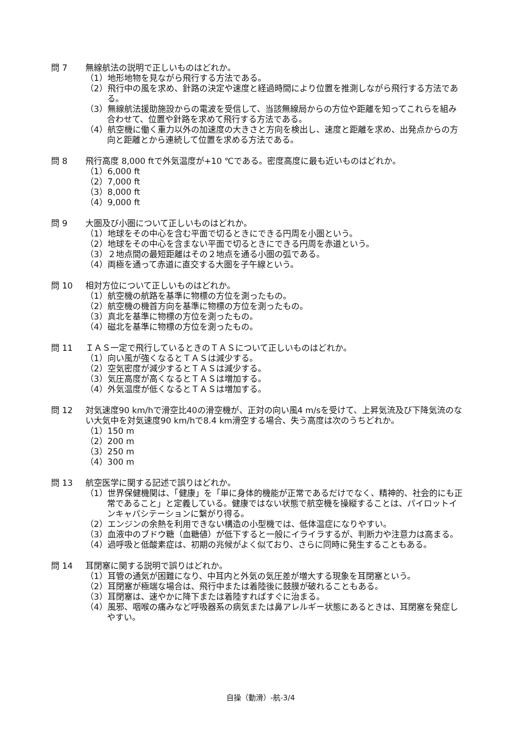問 7 無線航法の説明で正しいものはどれか。
（1）地形地物を見ながら飛行する方法である。
（2）飛行中の風を求め、針路の決定や速度と経過時間により位置を推測しながら飛行する方法である。
（3）無線航法援助施設からの電波を受信して、当該無線局からの方位や距離を知ってこれらを組み合わせて、位置や針路を求めて飛行する方法である。
（4）航空機に働く重力以外の加速度の大きさと方向を検出し、速度と距離を求め、出発点からの方向と距離とから連続して位置を求める方法である。
問 8 飛行高度 8,000 ftで外気温度が+10 ℃である。密度高度に最も近いものはどれか。
（1）6,000 ft
（2）7,000 ft
（3）8,000 ft
（4）9,000 ft
問 9 大圏及び小圏について正しいものはどれか。
（1）地球をその中心を含む平面で切るときにできる円周を小圏という。
（2）地球をその中心を含まない平面で切るときにできる円周を赤道という。
（3）２地点間の最短距離はその２地点を通る小圏の弧である。
（4）両極を通って赤道に直交する大圏を子午線という。
問 10 相対方位について正しいものはどれか。
（1）航空機の航路を基準に物標の方位を測ったもの。
（2）航空機の機首方向を基準に物標の方位を測ったもの。
（3）真北を基準に物標の方位を測ったもの。
（4）磁北を基準に物標の方位を測ったもの。
問 11 ＩＡＳ一定で飛行しているときのＴＡＳについて正しいものはどれか。
（1）向い風が強くなるとＴＡＳは減少する。
（2）空気密度が減少するとＴＡＳは減少する。
（3）気圧高度が高くなるとＴＡＳは増加する。
（4）外気温度が低くなるとＴＡＳは増加する。
問 12 対気速度90 km/hで滑空比40の滑空機が、正対の向い風4 m/sを受けて、上昇気流及び下降気流のない大気中を対気速度90 km/hで8.4 km滑空する場合、失う高度は次のうちどれか。
（1）150 m
（2）200 m
（3）250 m
（4）300 m
問 13 航空医学に関する記述で誤りはどれか。
（1）世界保健機関は、「健康」を「単に身体的機能が正常であるだけでなく、精神的、社会的にも正常であること」と定義している。健康ではない状態で航空機を操縦することは、パイロットインキャパシテーションに繋がり得る。
（2）エンジンの余熱を利用できない構造の小型機では、低体温症になりやすい。
（3）血液中のブドウ糖（血糖値）が低下すると一般にイライラするが、判断力や注意力は高まる。
（4）過呼吸と低酸素症は、初期の兆候がよく似ており、さらに同時に発生することもある。
問 14 耳閉塞に関する説明で誤りはどれか。
（1）耳管の通気が困難になり、中耳内と外気の気圧差が増大する現象を耳閉塞という。
（2）耳閉塞が極端な場合は、飛行中または着陸後に鼓膜が破れることもある。
（3）耳閉塞は、速やかに降下または着陸すればすぐに治まる。
（4）風邪、咽喉の痛みなど呼吸器系の病気または鼻アレルギー状態にあるときは、耳閉塞を発症しやすい。
自操（動滑）-航-3/4